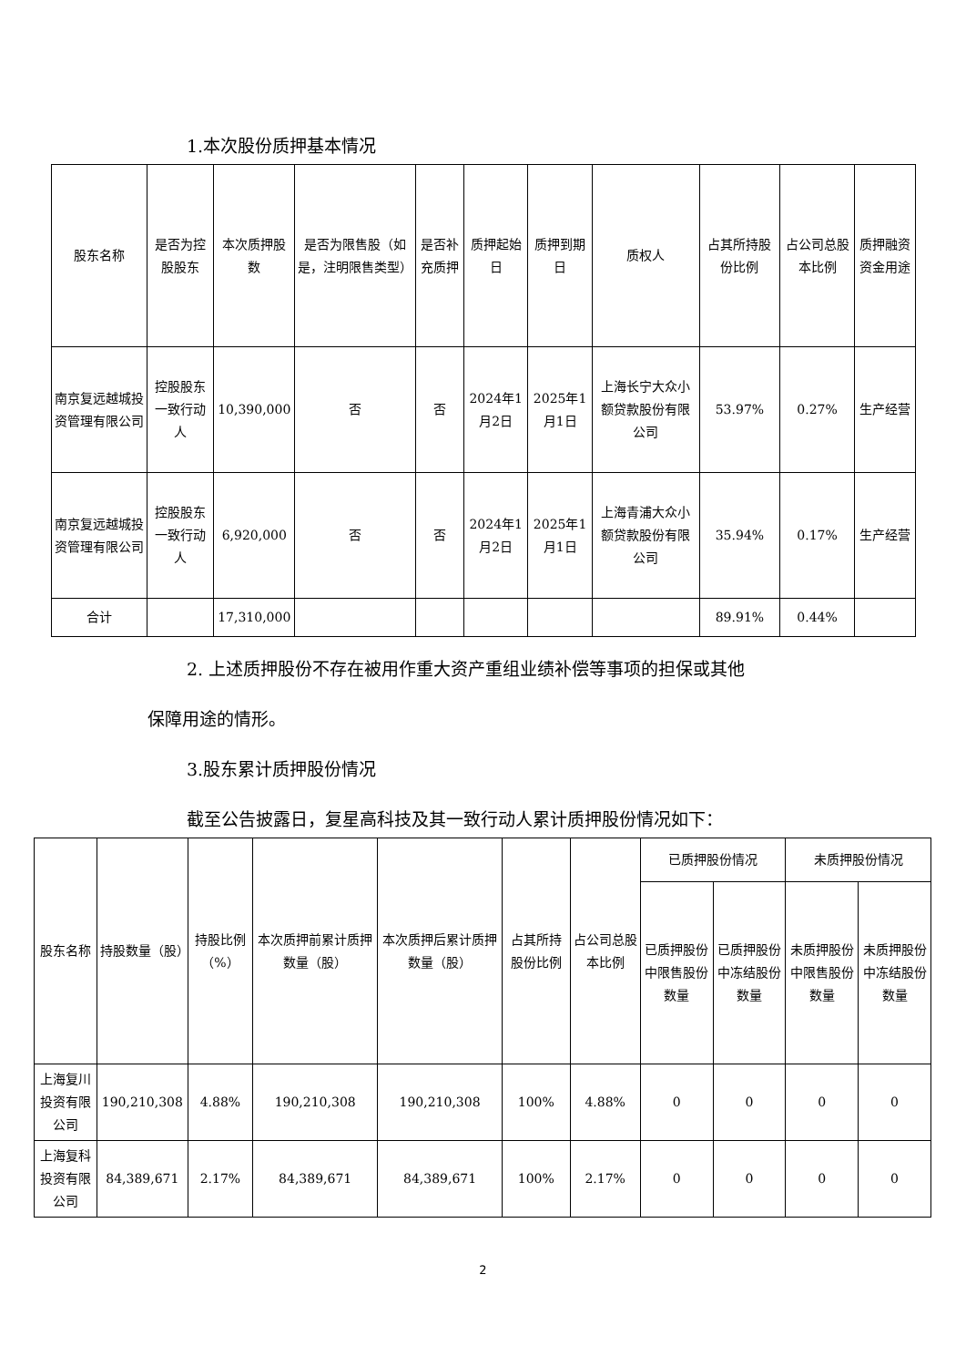1.本次股份质押基本情况
| 股东名称 | 是否为控股股东 | 本次质押股数 | 是否为限售股（如是，注明限售类型） | 是否补充质押 | 质押起始日 | 质押到期日 | 质权人 | 占其所持股份比例 | 占公司总股本比例 | 质押融资资金用途 |
| --- | --- | --- | --- | --- | --- | --- | --- | --- | --- | --- |
| 南京复远越城投资管理有限公司 | 控股股东一致行动人 | 10,390,000 | 否 | 否 | 2024年1月2日 | 2025年1月1日 | 上海长宁大众小额贷款股份有限公司 | 53.97% | 0.27% | 生产经营 |
| 南京复远越城投资管理有限公司 | 控股股东一致行动人 | 6,920,000 | 否 | 否 | 2024年1月2日 | 2025年1月1日 | 上海青浦大众小额贷款股份有限公司 | 35.94% | 0.17% | 生产经营 |
| 合计 | | 17,310,000 | | | | | | 89.91% | 0.44% | |
2. 上述质押股份不存在被用作重大资产重组业绩补偿等事项的担保或其他
保障用途的情形。
3.股东累计质押股份情况
截至公告披露日，复星高科技及其一致行动人累计质押股份情况如下：
| 股东名称 | 持股数量（股） | 持股比例（%） | 本次质押前累计质押数量（股） | 本次质押后累计质押数量（股） | 占其所持股份比例 | 占公司总股本比例 | 已质押股份情况 | | 未质押股份情况 | |
| --- | --- | --- | --- | --- | --- | --- | --- | --- | --- | --- |
| | | | | | | | 已质押股份中限售股份数量 | 已质押股份中冻结股份数量 | 未质押股份中限售股份数量 | 未质押股份中冻结股份数量 |
| 上海复川投资有限公司 | 190,210,308 | 4.88% | 190,210,308 | 190,210,308 | 100% | 4.88% | 0 | 0 | 0 | 0 |
| 上海复科投资有限公司 | 84,389,671 | 2.17% | 84,389,671 | 84,389,671 | 100% | 2.17% | 0 | 0 | 0 | 0 |
2